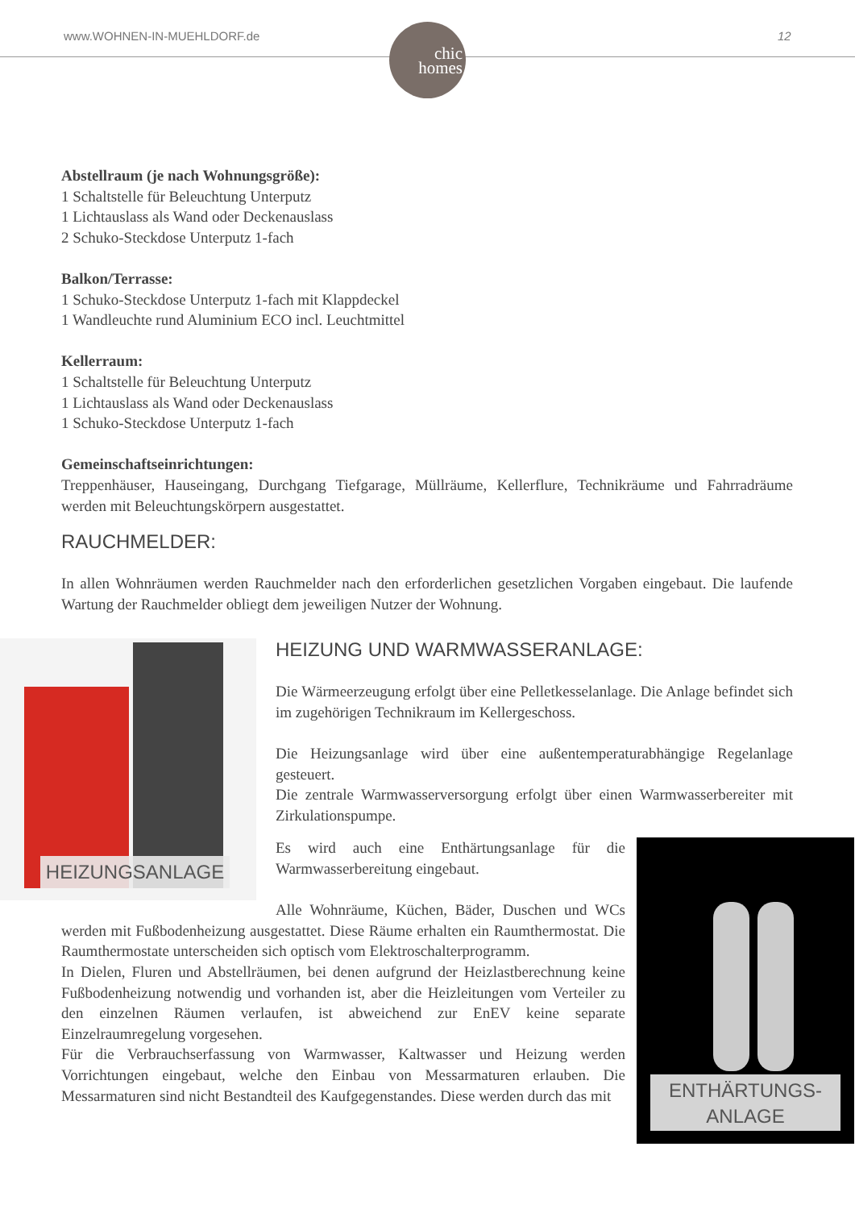www.WOHNEN-IN-MUEHLDORF.de 12
chic
homes
Abstellraum (je nach Wohnungsgröße):
1 Schaltstelle für Beleuchtung Unterputz
1 Lichtauslass als Wand oder Deckenauslass
2 Schuko-Steckdose Unterputz 1-fach
Balkon/Terrasse:
1 Schuko-Steckdose Unterputz 1-fach mit Klappdeckel
1 Wandleuchte rund Aluminium ECO incl. Leuchtmittel
Kellerraum:
1 Schaltstelle für Beleuchtung Unterputz
1 Lichtauslass als Wand oder Deckenauslass
1 Schuko-Steckdose Unterputz 1-fach
Gemeinschaftseinrichtungen:
Treppenhäuser, Hauseingang, Durchgang Tiefgarage, Müllräume, Kellerflure, Technikräume und Fahrradräume werden mit Beleuchtungskörpern ausgestattet.
RAUCHMELDER:
In allen Wohnräumen werden Rauchmelder nach den erforderlichen gesetzlichen Vorgaben eingebaut. Die laufende Wartung der Rauchmelder obliegt dem jeweiligen Nutzer der Wohnung.
HEIZUNGSANLAGE
HEIZUNG UND WARMWASSERANLAGE:
Die Wärmeerzeugung erfolgt über eine Pelletkesselanlage. Die Anlage befindet sich im zugehörigen Technikraum im Kellergeschoss.
Die Heizungsanlage wird über eine außentemperaturabhängige Regelanlage gesteuert.
Die zentrale Warmwasserversorgung erfolgt über einen Warmwasserbereiter mit Zirkulationspumpe.
ENTHÄRTUNGS-
ANLAGE
Es wird auch eine Enthärtungsanlage für die Warmwasserbereitung eingebaut.
Alle Wohnräume, Küchen, Bäder, Duschen und WCs werden mit Fußbodenheizung ausgestattet. Diese Räume erhalten ein Raumthermostat. Die Raumthermostate unterscheiden sich optisch vom Elektroschalterprogramm.
In Dielen, Fluren und Abstellräumen, bei denen aufgrund der Heizlastberechnung keine Fußbodenheizung notwendig und vorhanden ist, aber die Heizleitungen vom Verteiler zu den einzelnen Räumen verlaufen, ist abweichend zur EnEV keine separate Einzelraumregelung vorgesehen.
Für die Verbrauchserfassung von Warmwasser, Kaltwasser und Heizung werden Vorrichtungen eingebaut, welche den Einbau von Messarmaturen erlauben. Die Messarmaturen sind nicht Bestandteil des Kaufgegenstandes. Diese werden durch das mit